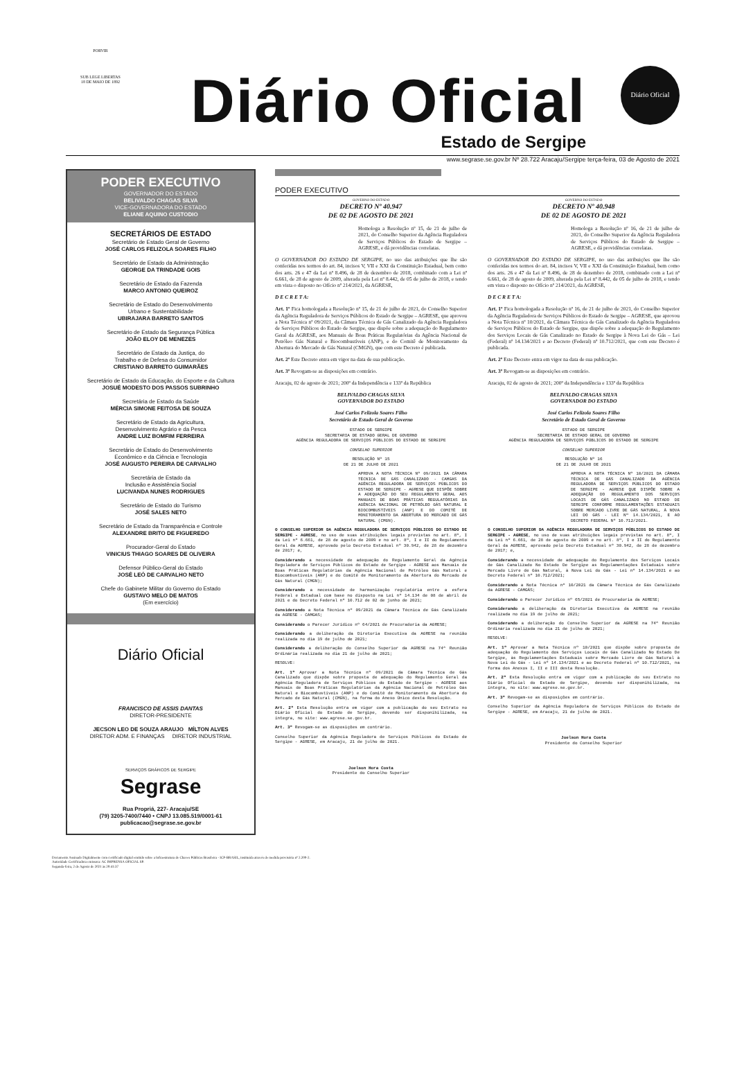PORVIR
SUB LEGE LIBERTAS
18 DE MAIO DE 1892
Diário Oficial
Estado de Sergipe
Diário Oficial
www.segrase.se.gov.br Nº 28.722 Aracaju/Sergipe terça-feira, 03 de Agosto de 2021
PODER EXECUTIVO
GOVERNADOR DO ESTADO
BELIVALDO CHAGAS SILVA
VICE-GOVERNADORA DO ESTADO
ELIANE AQUINO CUSTODIO
SECRETÁRIOS DE ESTADO
Secretário de Estado Geral de Governo
JOSÉ CARLOS FELIZOLA SOARES FILHO
Secretário de Estado da Administração
GEORGE DA TRINDADE GOIS
Secretário de Estado da Fazenda
MARCO ANTONIO QUEIROZ
Secretário de Estado do Desenvolvimento
Urbano e Sustentabilidade
UBIRAJARA BARRETO SANTOS
Secretário de Estado da Segurança Pública
JOÃO ELOY DE MENEZES
Secretário de Estado da Justiça, do
Trabalho e de Defesa do Consumidor
CRISTIANO BARRETO GUIMARÃES
Secretário de Estado da Educação, do Esporte e da Cultura
JOSUÉ MODESTO DOS PASSOS SUBRINHO
Secretária de Estado da Saúde
MÉRCIA SIMONE FEITOSA DE SOUZA
Secretário de Estado da Agricultura,
Desenvolvimento Agrário e da Pesca
ANDRE LUIZ BOMFIM FERREIRA
Secretário de Estado do Desenvolvimento
Econômico e da Ciência e Tecnologia
JOSÉ AUGUSTO PEREIRA DE CARVALHO
Secretária de Estado da
Inclusão e Assistência Social
LUCIVANDA NUNES RODRIGUES
Secretário de Estado do Turismo
JOSÉ SALES NETO
Secretário de Estado da Transparência e Controle
ALEXANDRE BRITO DE FIGUEREDO
Procurador-Geral do Estado
VINICIUS THIAGO SOARES DE OLIVEIRA
Defensor Público-Geral do Estado
JOSÉ LEÓ DE CARVALHO NETO
Chefe do Gabinete Militar do Governo do Estado
GUSTAVO MELO DE MATOS
(Em exercício)
Diário Oficial
FRANCISCO DE ASSIS DANTAS
DIRETOR-PRESIDENTE
JECSON LEO DE SOUZA ARAUJO MÍLTON ALVES
DIRETOR ADM. E FINANÇAS DIRETOR INDUSTRIAL
SERVIÇOS GRÁFICOS DE SERGIPE
Segrase
Rua Propriá, 227- Aracaju/SE
(79) 3205-7400/7440 • CNPJ 13.085.519/0001-61
publicacao@segrase.se.gov.br
PODER EXECUTIVO
GOVERNO DO ESTADO
DECRETO Nº 40.947
DE 02 DE AGOSTO DE 2021
Homologa a Resolução nº 15, de 21 de julho de 2021, do Conselho Superior da Agência Reguladora de Serviços Públicos do Estado de Sergipe – AGRESE, e dá providências correlatas.
O GOVERNADOR DO ESTADO DE SERGIPE, no uso das atribuições que lhe são conferidas nos termos do art. 84, incisos V, VII e XXI da Constituição Estadual, bem como dos arts. 26 e 47 da Lei nº 8.496, de 28 de dezembro de 2018, combinado com a Lei nº 6.661, de 28 de agosto de 2009, alterada pela Lei nº 8.442, de 05 de julho de 2018, e tendo em vista o disposto no Ofício nº 214/2021, da AGRESE,
D E C R E T A:
Art. 1º Fica homologada a Resolução nº 15, de 21 de julho de 2021, do Conselho Superior da Agência Reguladora de Serviços Públicos do Estado de Sergipe – AGRESE, que aprovou a Nota Técnica nº 09/2021, da Câmara Técnica de Gás Canalizado da Agência Reguladora de Serviços Públicos do Estado de Sergipe, que dispõe sobre a adequação do Regulamento Geral da AGRESE, aos Manuais de Boas Práticas Regulatórias da Agência Nacional de Petróleo Gás Natural e Biocombustíveis (ANP), e do Comitê de Monitoramento da Abertura do Mercado de Gás Natural (CMGN), que com este Decreto é publicada.
Art. 2º Este Decreto entra em vigor na data de sua publicação.
Art. 3º Revogam-se as disposições em contrário.
Aracaju, 02 de agosto de 2021; 200º da Independência e 133º da República
BELIVALDO CHAGAS SILVA
GOVERNADOR DO ESTADO
José Carlos Felizola Soares Filho
Secretário de Estado Geral de Governo
ESTADO DE SERGIPE
SECRETARIA DE ESTADO GERAL DE GOVERNO
AGÊNCIA REGULADORA DE SERVIÇOS PÚBLICOS DO ESTADO DE SERGIPE
CONSELHO SUPERIOR
RESOLUÇÃO Nº 15
DE 21 DE JULHO DE 2021
APROVA A NOTA TÉCNICA Nº 09/2021 DA CÂMARA TÉCNICA DE GÁS CANALIZADO - CAMGAS DA AGÊNCIA REGULADORA DE SERVIÇOS PÚBLICOS DO ESTADO DE SERGIPE - AGRESE QUE DISPÕE SOBRE A ADEQUAÇÃO DO SEU REGULAMENTO GERAL AOS MANUAIS DE BOAS PRÁTICAS REGULATÓRIAS DA AGÊNCIA NACIONAL DE PETRÓLEO GÁS NATURAL E BIOCOMBUSTÍVEIS (ANP) E DO COMITÊ DE MONITORAMENTO DA ABERTURA DO MERCADO DE GÁS NATURAL (CMGN).
O CONSELHO SUPERIOR DA AGÊNCIA REGULADORA DE SERVIÇOS PÚBLICOS DO ESTADO DE SERGIPE - AGRESE, no uso de suas atribuições legais previstas no art. 8º, I da Lei nº 6.661, de 28 de agosto de 2009 e no art. 8º, I e II do Regulamento Geral da AGRESE, aprovado pelo Decreto Estadual nº 30.942, de 28 de dezembro de 2017; e,
Considerando a necessidade de adequação do Regulamento Geral da Agência Reguladora de Serviços Públicos do Estado de Sergipe - AGRESE aos Manuais de Boas Práticas Regulatórias da Agência Nacional de Petróleo Gás Natural e Biocombustíveis (ANP) e do Comitê de Monitoramento da Abertura do Mercado de Gás Natural (CMGN);
Considerando a necessidade de harmonização regulatória entre a esfera Federal e Estadual com base no disposto na Lei nº 14.134 de 08 de abril de 2021 e do Decreto Federal nº 10.712 de 02 de junho de 2021;
Considerando a Nota Técnica nº 09/2021 da Câmara Técnica de Gás Canalizado da AGRESE - CAMGAS;
Considerando o Parecer Jurídico nº 64/2021 de Procuradoria da AGRESE;
Considerando a deliberação da Diretoria Executiva da AGRESE na reunião realizada no dia 19 de julho de 2021;
Considerando a deliberação do Conselho Superior da AGRESE na 74ª Reunião Ordinária realizada no dia 21 de julho de 2021;
RESOLVE:
Art. 1º Aprovar a Nota Técnica nº 09/2021 da Câmara Técnica de Gás Canalizado que dispõe sobre proposta de adequação do Regulamento Geral da Agência Reguladora de Serviços Públicos do Estado de Sergipe - AGRESE aos Manuais de Boas Práticas Regulatórias da Agência Nacional de Petróleo Gás Natural e Biocombustíveis (ANP) e do Comitê de Monitoramento da Abertura do Mercado de Gás Natural (CMGN), na forma do Anexo Único desta Resolução.
Art. 2º Esta Resolução entra em vigor com a publicação do seu Extrato no Diário Oficial do Estado de Sergipe, devendo ser disponibilizada, na íntegra, no site: www.agrese.se.gov.br.
Art. 3º Revogam-se as disposições em contrário.
Conselho Superior da Agência Reguladora de Serviços Públicos do Estado de Sergipe - AGRESE, em Aracaju, 21 de julho de 2021.
Joelson Hora Costa
Presidente do Conselho Superior
GOVERNO DO ESTADO
DECRETO Nº 40.948
DE 02 DE AGOSTO DE 2021
Homologa a Resolução nº 16, de 21 de julho de 2021, do Conselho Superior da Agência Reguladora de Serviços Públicos do Estado de Sergipe – AGRESE, e dá providências correlatas.
O GOVERNADOR DO ESTADO DE SERGIPE, no uso das atribuições que lhe são conferidas nos termos do art. 84, incisos V, VII e XXI da Constituição Estadual, bem como dos arts. 26 e 47 da Lei nº 8.496, de 28 de dezembro de 2018, combinado com a Lei nº 6.661, de 28 de agosto de 2009, alterada pela Lei nº 8.442, de 05 de julho de 2018, e tendo em vista o disposto no Ofício nº 214/2021, da AGRESE,
D E C R E T A:
Art. 1º Fica homologada a Resolução nº 16, de 21 de julho de 2021, do Conselho Superior da Agência Reguladora de Serviços Públicos do Estado de Sergipe – AGRESE, que aprovou a Nota Técnica nº 10/2021, da Câmara Técnica de Gás Canalizado da Agência Reguladora de Serviços Públicos do Estado de Sergipe, que dispõe sobre a adequação do Regulamento dos Serviços Locais de Gás Canalizado no Estado de Sergipe à Nova Lei do Gás – Lei (Federal) nº 14.134/2021 e ao Decreto (Federal) nº 10.712/2021, que com este Decreto é publicada.
Art. 2º Este Decreto entra em vigor na data de sua publicação.
Art. 3º Revogam-se as disposições em contrário.
Aracaju, 02 de agosto de 2021; 200º da Independência e 133º da República
BELIVALDO CHAGAS SILVA
GOVERNADOR DO ESTADO
José Carlos Felizola Soares Filho
Secretário de Estado Geral de Governo
ESTADO DE SERGIPE
SECRETARIA DE ESTADO GERAL DE GOVERNO
AGÊNCIA REGULADORA DE SERVIÇOS PÚBLICOS DO ESTADO DE SERGIPE
CONSELHO SUPERIOR
RESOLUÇÃO Nº 16
DE 21 DE JULHO DE 2021
APROVA A NOTA TÉCNICA Nº 10/2021 DA CÂMARA TÉCNICA DE GÁS CANALIZADO DA AGÊNCIA REGULADORA DE SERVIÇOS PÚBLICOS DO ESTADO DE SERGIPE - AGRESE QUE DISPÕE SOBRE A ADEQUAÇÃO DO REGULAMENTO DOS SERVIÇOS LOCAIS DE GÁS CANALIZADO NO ESTADO DE SERGIPE CONFORME REGULAMENTAÇÕES ESTADUAIS SOBRE MERCADO LIVRE DE GÁS NATURAL, À NOVA LEI DO GÁS - LEI Nº 14.134/2021, E AO DECRETO FEDERAL Nº 10.712/2021.
O CONSELHO SUPERIOR DA AGÊNCIA REGULADORA DE SERVIÇOS PÚBLICOS DO ESTADO DE SERGIPE - AGRESE, no uso de suas atribuições legais previstas no art. 8º, I da Lei nº 6.661, de 28 de agosto de 2009 e no art. 8º, I e II do Regulamento Geral da AGRESE, aprovado pelo Decreto Estadual nº 30.942, de 28 de dezembro de 2017; e,
Considerando a necessidade de adequação do Regulamento dos Serviços Locais de Gás Canalizado No Estado De Sergipe as Regulamentações Estaduais sobre Mercado Livre de Gás Natural, à Nova Lei do Gás - Lei nº 14.134/2021 e ao Decreto Federal nº 10.712/2021;
Considerando a Nota Técnica nº 10/2021 da Câmara Técnica de Gás Canalizado da AGRESE - CAMGÁS;
Considerando o Parecer Jurídico nº 65/2021 de Procuradoria da AGRESE;
Considerando a deliberação da Diretoria Executiva da AGRESE na reunião realizada no dia 19 de julho de 2021;
Considerando a deliberação do Conselho Superior da AGRESE na 74ª Reunião Ordinária realizada no dia 21 de julho de 2021;
RESOLVE:
Art. 1º Aprovar a Nota Técnica nº 10/2021 que dispõe sobre proposta de adequação do Regulamento dos Serviços Locais de Gás Canalizado No Estado De Sergipe, às Regulamentações Estaduais sobre Mercado Livre de Gás Natural à Nova Lei do Gás - Lei nº 14.134/2021 e ao Decreto Federal nº 10.712/2021, na forma dos Anexos I, II e III desta Resolução.
Art. 2º Esta Resolução entra em vigor com a publicação do seu Extrato no Diário Oficial do Estado de Sergipe, devendo ser disponibilizada, na íntegra, no site: www.agrese.se.gov.br.
Art. 3º Revogam-se as disposições em contrário.
Conselho Superior da Agência Reguladora de Serviços Públicos do Estado de Sergipe - AGRESE, em Aracaju, 21 de julho de 2021.
Joelson Hora Costa
Presidente do Conselho Superior
Documento Assinado Digitalmente com certificado digital emitido sobre a Infraestrutura de Chaves Públicas Brasileira - ICP-BRASIL, instituída através de medida provisória nº 2.200-2.
Autoridade Certificadora emissora: AC IMPRENSA OFICIAL SP.
Segunda-feira, 2 de Agosto de 2021 às 20:41:37